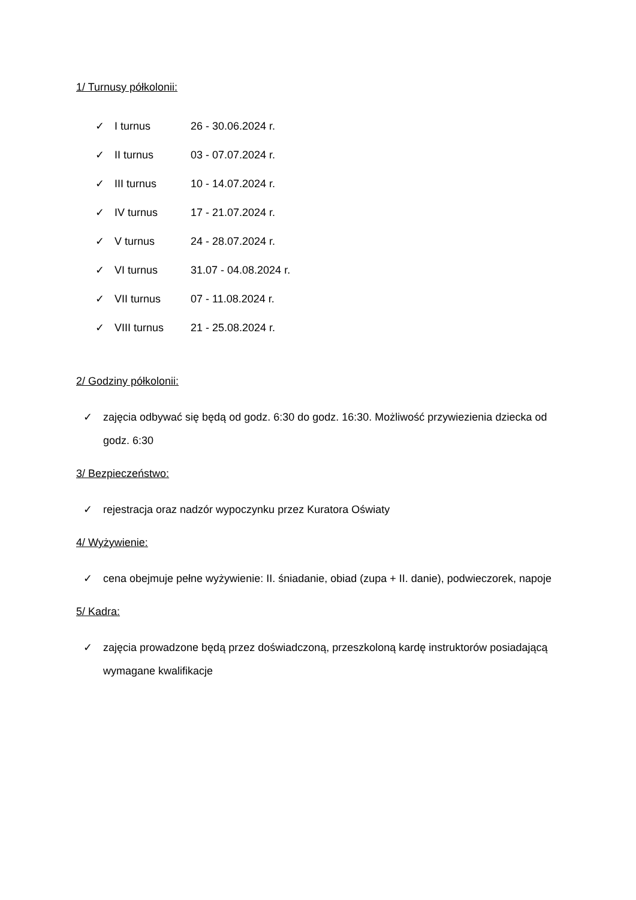1/ Turnusy półkolonii:
✓ I turnus 26 - 30.06.2024 r.
✓ II turnus 03 - 07.07.2024 r.
✓ III turnus 10 - 14.07.2024 r.
✓ IV turnus 17 - 21.07.2024 r.
✓ V turnus 24 - 28.07.2024 r.
✓ VI turnus 31.07 - 04.08.2024 r.
✓ VII turnus 07 - 11.08.2024 r.
✓ VIII turnus 21 - 25.08.2024 r.
2/ Godziny półkolonii:
✓ zajęcia odbywać się będą od godz. 6:30 do godz. 16:30. Możliwość przywiezienia dziecka od godz. 6:30
3/ Bezpieczeństwo:
✓ rejestracja oraz nadzór wypoczynku przez Kuratora Oświaty
4/ Wyżywienie:
✓ cena obejmuje pełne wyżywienie: II. śniadanie, obiad (zupa + II. danie), podwieczorek, napoje
5/ Kadra:
✓ zajęcia prowadzone będą przez doświadczoną, przeszkoloną kardę instruktorów posiadającą wymagane kwalifikacje